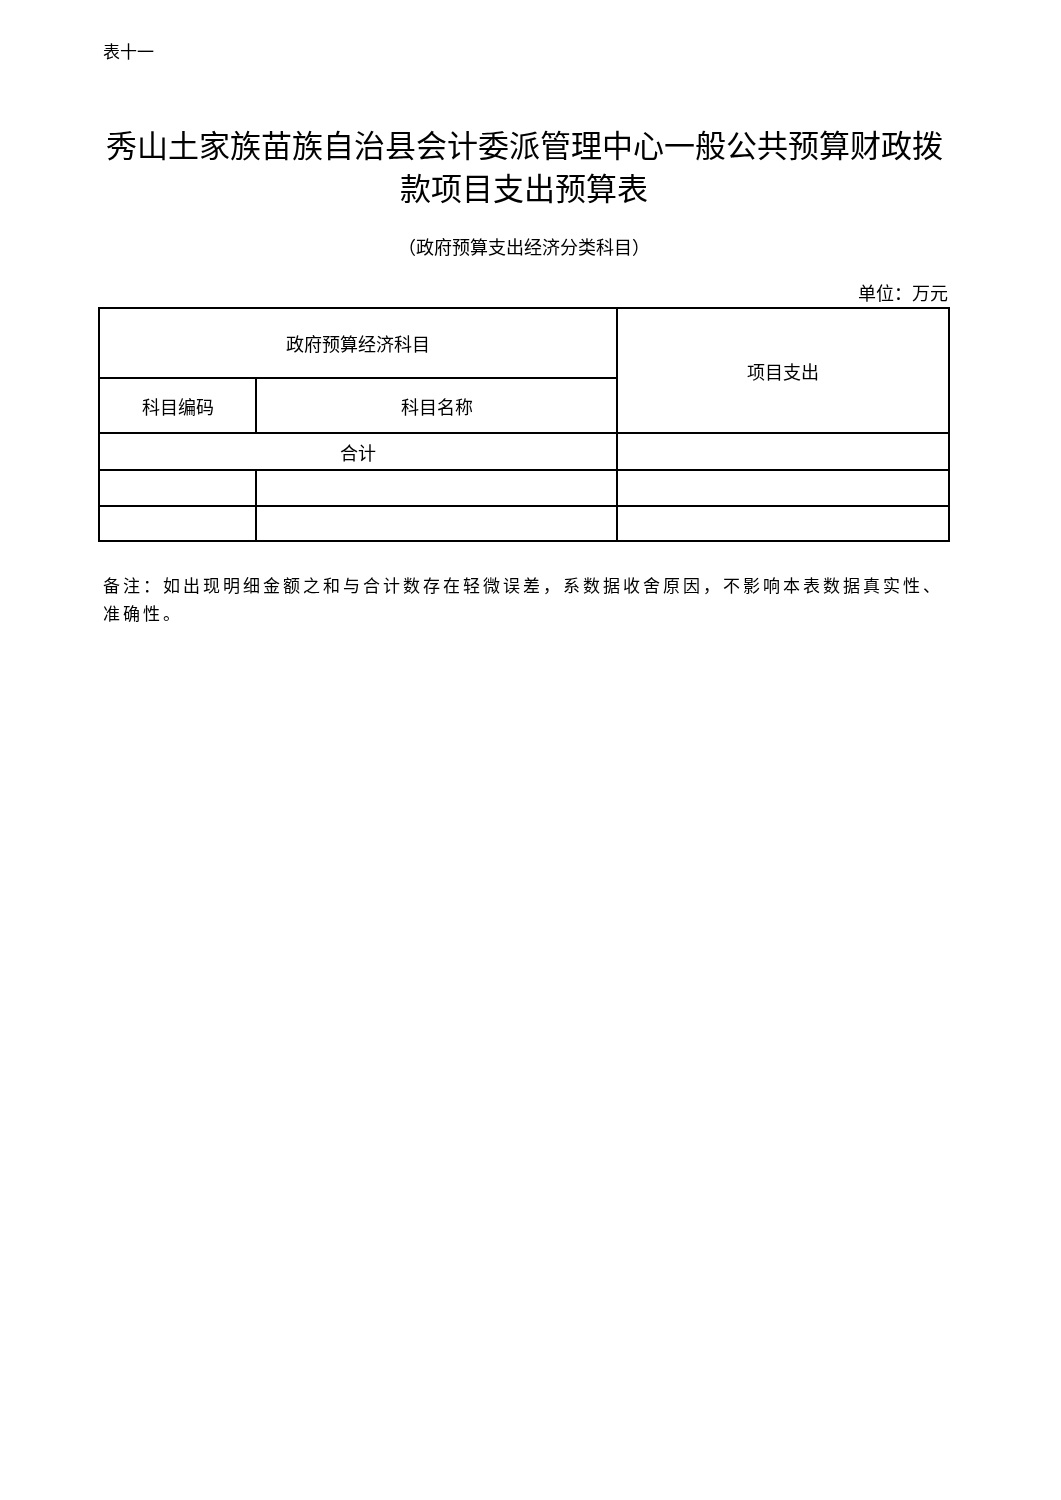表十一
秀山土家族苗族自治县会计委派管理中心一般公共预算财政拨款项目支出预算表
（政府预算支出经济分类科目）
单位：万元
| 政府预算经济科目 | | 项目支出 |
| --- | --- | --- |
| 科目编码 | 科目名称 | |
| 合计 | | |
备注：如出现明细金额之和与合计数存在轻微误差，系数据收舍原因，不影响本表数据真实性、准确性。